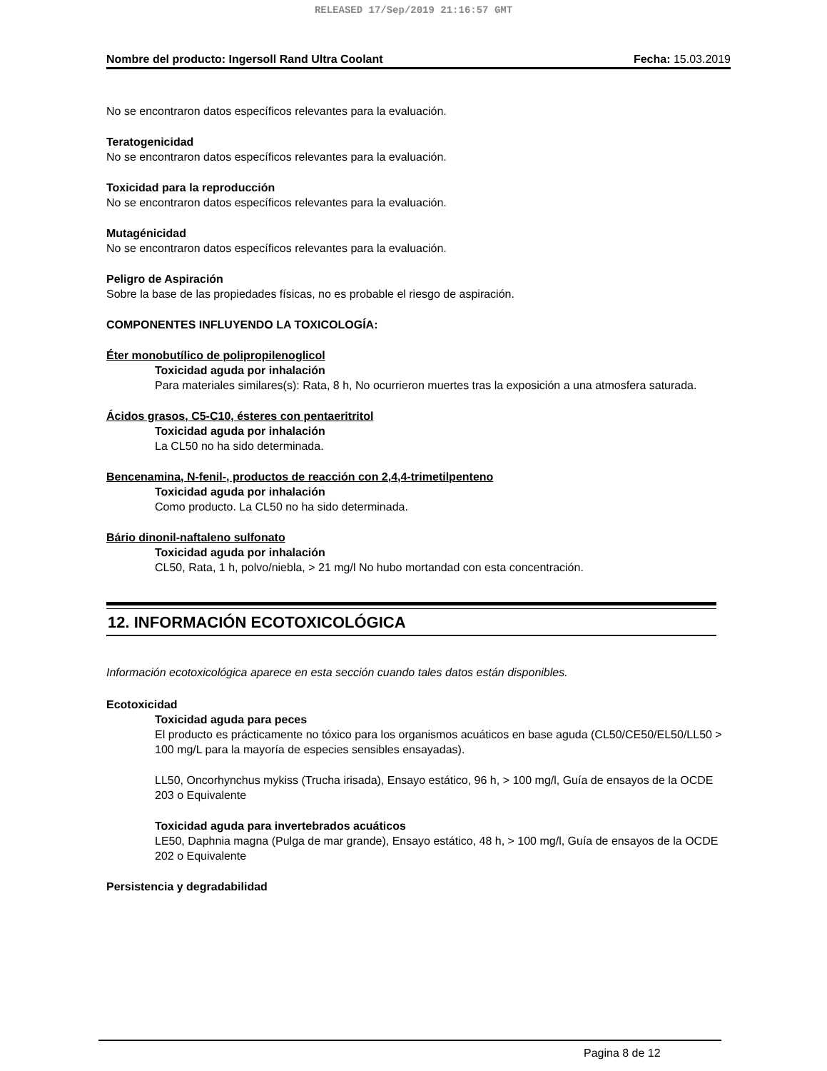RELEASED 17/Sep/2019 21:16:57 GMT
Nombre del producto: Ingersoll Rand Ultra Coolant Fecha: 15.03.2019
No se encontraron datos específicos relevantes para la evaluación.
Teratogenicidad
No se encontraron datos específicos relevantes para la evaluación.
Toxicidad para la reproducción
No se encontraron datos específicos relevantes para la evaluación.
Mutagénicidad
No se encontraron datos específicos relevantes para la evaluación.
Peligro de Aspiración
Sobre la base de las propiedades físicas, no es probable el riesgo de aspiración.
COMPONENTES INFLUYENDO LA TOXICOLOGÍA:
Éter monobutílico de polipropilenoglicol
Toxicidad aguda por inhalación
Para materiales similares(s): Rata, 8 h, No ocurrieron muertes tras la exposición a una atmosfera saturada.
Ácidos grasos, C5-C10, ésteres con pentaeritritol
Toxicidad aguda por inhalación
La CL50 no ha sido determinada.
Bencenamina, N-fenil-, productos de reacción con 2,4,4-trimetilpenteno
Toxicidad aguda por inhalación
Como producto. La CL50 no ha sido determinada.
Bário dinonil-naftaleno sulfonato
Toxicidad aguda por inhalación
CL50, Rata, 1 h, polvo/niebla, > 21 mg/l No hubo mortandad con esta concentración.
12. INFORMACIÓN ECOTOXICOLÓGICA
Información ecotoxicológica aparece en esta sección cuando tales datos están disponibles.
Ecotoxicidad
Toxicidad aguda para peces
El producto es prácticamente no tóxico para los organismos acuáticos en base aguda (CL50/CE50/EL50/LL50 > 100 mg/L para la mayoría de especies sensibles ensayadas).
LL50, Oncorhynchus mykiss (Trucha irisada), Ensayo estático, 96 h, > 100 mg/l, Guía de ensayos de la OCDE 203 o Equivalente
Toxicidad aguda para invertebrados acuáticos
LE50, Daphnia magna (Pulga de mar grande), Ensayo estático, 48 h, > 100 mg/l, Guía de ensayos de la OCDE 202 o Equivalente
Persistencia y degradabilidad
Pagina 8 de 12